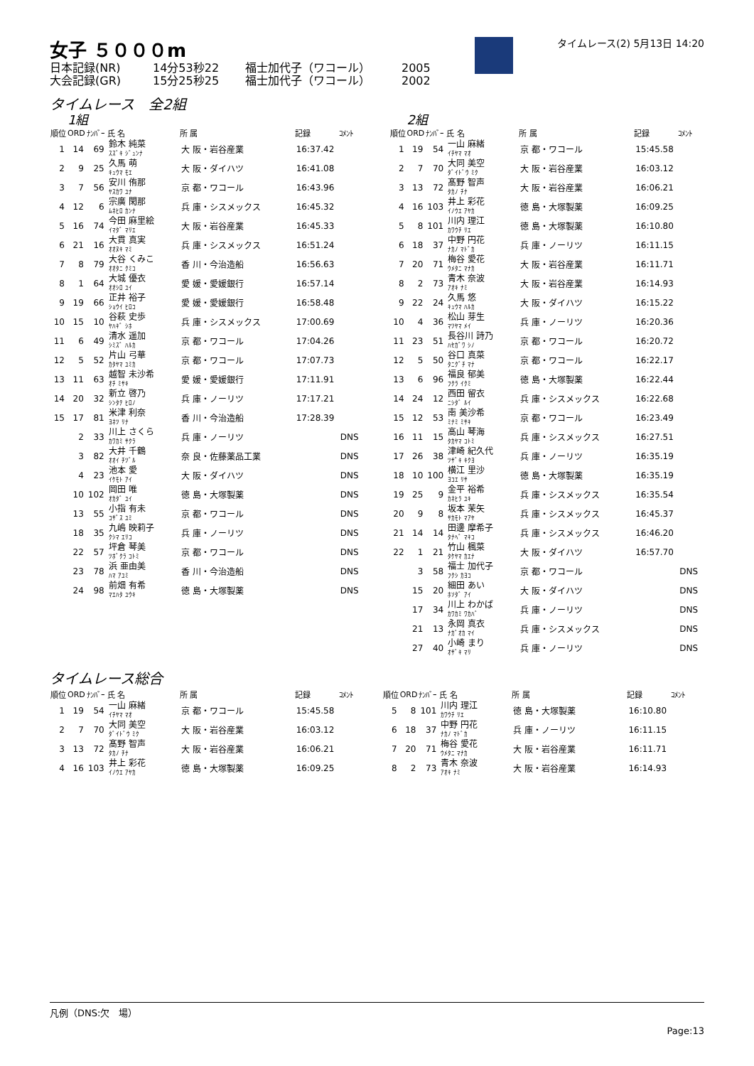女子 ５０００m
日本記録(NR) 14分53秒22 福士加代子（ワコール） 2005
大会記録(GR) 15分25秒25 福士加代子（ワコール） 2002
タイムレース(2) 5月13日 14:20
タイムレース　全2組
1組
| 順位 | ORD | ﾅﾝﾊﾞｰ | 氏 名 | 所 属 | 記録 | ｺﾒﾝﾄ |
| --- | --- | --- | --- | --- | --- | --- |
| 1 | 14 | 69 | 鈴木 純菜 ｽｽﾞｷ ｼﾞｭﾝﾅ | 大 阪・岩谷産業 | 16:37.42 | |
| 2 | 9 | 25 | 久馬 萌 ｷｭｳﾏ ﾓｴ | 大 阪・ダイハツ | 16:41.08 | |
| 3 | 7 | 56 | 安川 侑那 ﾔｽｶﾜ ﾕﾅ | 京 都・ワコール | 16:43.96 | |
| 4 | 12 | 6 | 宗廣 閑那 ﾑﾈﾋﾛ ｶﾝﾅ | 兵 庫・シスメックス | 16:45.32 | |
| 5 | 16 | 74 | 今田 麻里絵 ｲﾏﾀﾞ ﾏﾘｴ | 大 阪・岩谷産業 | 16:45.33 | |
| 6 | 21 | 16 | 大貫 真実 ｵｵﾇｷ ﾏﾐ | 兵 庫・シスメックス | 16:51.24 | |
| 7 | 8 | 79 | 大谷 くみこ ｵｵﾀﾆ ｸﾐｺ | 香 川・今治造船 | 16:56.63 | |
| 8 | 1 | 64 | 大城 優衣 ｵｵｼﾛ ﾕｲ | 愛 媛・愛媛銀行 | 16:57.14 | |
| 9 | 19 | 66 | 正井 裕子 ｼｮｳｲ ﾋﾛｺ | 愛 媛・愛媛銀行 | 16:58.48 | |
| 10 | 15 | 10 | 谷萩 史歩 ﾔﾊｷﾞ ｼﾎ | 兵 庫・シスメックス | 17:00.69 | |
| 11 | 6 | 49 | 清水 遥加 ｼﾐｽﾞ ﾊﾙｶ | 京 都・ワコール | 17:04.26 | |
| 12 | 5 | 52 | 片山 弓華 ｶﾀﾔﾏ ﾕﾐｶ | 京 都・ワコール | 17:07.73 | |
| 13 | 11 | 63 | 越智 未沙希 ｵﾁ ﾐｻｷ | 愛 媛・愛媛銀行 | 17:11.91 | |
| 14 | 20 | 32 | 新立 啓乃 ｼﾝﾀﾃ ﾋﾛﾉ | 兵 庫・ノーリツ | 17:17.21 | |
| 15 | 17 | 81 | 米津 利奈 ﾖﾈﾂ ﾘﾅ | 香 川・今治造船 | 17:28.39 | |
| | 2 | 33 | 川上 さくら ｶﾜｶﾐ ｻｸﾗ | 兵 庫・ノーリツ | | DNS |
| | 3 | 82 | 大井 千鶴 ｵｵｲ ﾁﾂﾞﾙ | 奈 良・佐藤薬品工業 | | DNS |
| | 4 | 23 | 池本 愛 ｲｹﾓﾄ ｱｲ | 大 阪・ダイハツ | | DNS |
| | 10 | 102 | 岡田 唯 ｵｶﾀﾞ ﾕｲ | 徳 島・大塚製薬 | | DNS |
| | 13 | 55 | 小指 有未 ｺｻﾞｽ ﾕﾐ | 京 都・ワコール | | DNS |
| | 18 | 35 | 九嶋 映莉子 ｸｼﾏ ｴﾘｺ | 兵 庫・ノーリツ | | DNS |
| | 22 | 57 | 坪倉 琴美 ﾂﾎﾞｸﾗ ｺﾄﾐ | 京 都・ワコール | | DNS |
| | 23 | 78 | 浜 亜由美 ﾊﾏ ｱﾕﾐ | 香 川・今治造船 | | DNS |
| | 24 | 98 | 前畑 有希 ﾏｴﾊﾀ ﾕｳｷ | 徳 島・大塚製薬 | | DNS |
2組
| 順位 | ORD | ﾅﾝﾊﾞｰ | 氏 名 | 所 属 | 記録 | ｺﾒﾝﾄ |
| --- | --- | --- | --- | --- | --- | --- |
| 1 | 19 | 54 | 一山 麻緒 ｲﾁﾔﾏ ﾏｵ | 京 都・ワコール | 15:45.58 | |
| 2 | 7 | 70 | 大同 美空 ﾀﾞｲﾄﾞｳ ﾐｸ | 大 阪・岩谷産業 | 16:03.12 | |
| 3 | 13 | 72 | 髙野 智声 ﾀｶﾉ ﾁﾅ | 大 阪・岩谷産業 | 16:06.21 | |
| 4 | 16 | 103 | 井上 彩花 ｲﾉｳｴ ｱﾔｶ | 徳 島・大塚製薬 | 16:09.25 | |
| 5 | 8 | 101 | 川内 理江 ｶﾜｳﾁ ﾘｴ | 徳 島・大塚製薬 | 16:10.80 | |
| 6 | 18 | 37 | 中野 円花 ﾅｶﾉ ﾏﾄﾞｶ | 兵 庫・ノーリツ | 16:11.15 | |
| 7 | 20 | 71 | 梅谷 愛花 ｳﾒﾀﾆ ﾏﾅｶ | 大 阪・岩谷産業 | 16:11.71 | |
| 8 | 2 | 73 | 青木 奈波 ｱｵｷ ﾅﾐ | 大 阪・岩谷産業 | 16:14.93 | |
| 9 | 22 | 24 | 久馬 悠 ｷｭｳﾏ ﾊﾙｶ | 大 阪・ダイハツ | 16:15.22 | |
| 10 | 4 | 36 | 松山 芽生 ﾏﾂﾔﾏ ﾒｲ | 兵 庫・ノーリツ | 16:20.36 | |
| 11 | 23 | 51 | 長谷川 詩乃 ﾊｾｶﾞﾜ ｼﾉ | 京 都・ワコール | 16:20.72 | |
| 12 | 5 | 50 | 谷口 真菜 ﾀﾆｸﾞﾁ ﾏﾅ | 京 都・ワコール | 16:22.17 | |
| 13 | 6 | 96 | 福良 郁美 ﾌｸﾗ ｲｸﾐ | 徳 島・大塚製薬 | 16:22.44 | |
| 14 | 24 | 12 | 西田 留衣 ﾆｼﾀﾞ ﾙｲ | 兵 庫・シスメックス | 16:22.68 | |
| 15 | 12 | 53 | 南 美沙希 ﾐﾅﾐ ﾐｻｷ | 京 都・ワコール | 16:23.49 | |
| 16 | 11 | 15 | 高山 琴海 ﾀｶﾔﾏ ｺﾄﾐ | 兵 庫・シスメックス | 16:27.51 | |
| 17 | 26 | 38 | 津崎 紀久代 ﾂｻﾞｷ ｷｸﾖ | 兵 庫・ノーリツ | 16:35.19 | |
| 18 | 10 | 100 | 横江 里沙 ﾖｺｴ ﾘｻ | 徳 島・大塚製薬 | 16:35.19 | |
| 19 | 25 | 9 | 金平 裕希 ｶﾈﾋﾗ ﾕｷ | 兵 庫・シスメックス | 16:35.54 | |
| 20 | 9 | 8 | 坂本 茉矢 ｻｶﾓﾄ ﾏｱﾔ | 兵 庫・シスメックス | 16:45.37 | |
| 21 | 14 | 14 | 田邊 摩希子 ﾀﾅﾍﾞ ﾏｷｺ | 兵 庫・シスメックス | 16:46.20 | |
| 22 | 1 | 21 | 竹山 楓菜 ﾀｹﾔﾏ ｶｴﾅ | 大 阪・ダイハツ | 16:57.70 | |
| | 3 | 58 | 福士 加代子 ﾌｸｼ ｶﾖｺ | 京 都・ワコール | | DNS |
| | 15 | 20 | 細田 あい ﾎｿﾀﾞ ｱｲ | 大 阪・ダイハツ | | DNS |
| | 17 | 34 | 川上 わかば ｶﾜｶﾐ ﾜｶﾊﾞ | 兵 庫・ノーリツ | | DNS |
| | 21 | 13 | 永岡 真衣 ﾅｶﾞｵｶ ﾏｲ | 兵 庫・シスメックス | | DNS |
| | 27 | 40 | 小崎 まり ｵｻﾞｷ ﾏﾘ | 兵 庫・ノーリツ | | DNS |
タイムレース総合
| 順位 | ORD | ﾅﾝﾊﾞｰ | 氏 名 | 所 属 | 記録 | ｺﾒﾝﾄ |
| --- | --- | --- | --- | --- | --- | --- |
| 1 | 19 | 54 | 一山 麻緒 ｲﾁﾔﾏ ﾏｵ | 京 都・ワコール | 15:45.58 | |
| 2 | 7 | 70 | 大同 美空 ﾀﾞｲﾄﾞｳ ﾐｸ | 大 阪・岩谷産業 | 16:03.12 | |
| 3 | 13 | 72 | 髙野 智声 ﾀｶﾉ ﾁﾅ | 大 阪・岩谷産業 | 16:06.21 | |
| 4 | 16 | 103 | 井上 彩花 ｲﾉｳｴ ｱﾔｶ | 徳 島・大塚製薬 | 16:09.25 | |
| 順位 | ORD | ﾅﾝﾊﾞｰ | 氏 名 | 所 属 | 記録 | ｺﾒﾝﾄ |
| --- | --- | --- | --- | --- | --- | --- |
| 5 | 8 | 101 | 川内 理江 ｶﾜｳﾁ ﾘｴ | 徳 島・大塚製薬 | 16:10.80 | |
| 6 | 18 | 37 | 中野 円花 ﾅｶﾉ ﾏﾄﾞｶ | 兵 庫・ノーリツ | 16:11.15 | |
| 7 | 20 | 71 | 梅谷 愛花 ｳﾒﾀﾆ ﾏﾅｶ | 大 阪・岩谷産業 | 16:11.71 | |
| 8 | 2 | 73 | 青木 奈波 ｱｵｷ ﾅﾐ | 大 阪・岩谷産業 | 16:14.93 | |
凡例（DNS:欠　場）
Page:13